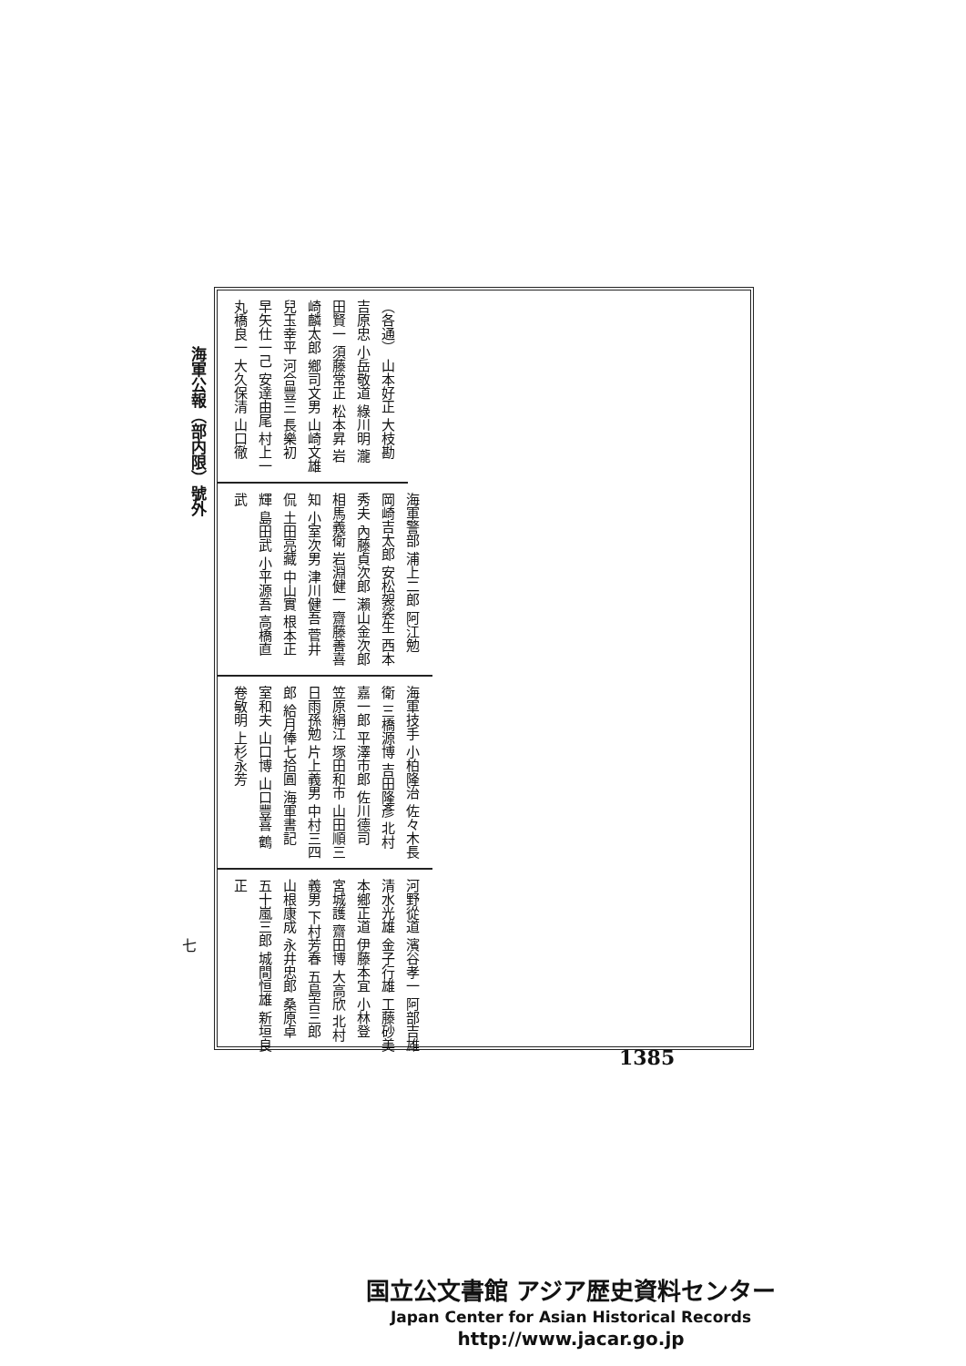海軍公報（部内限）號外
（各通） 山本好正 大枝勘 吉原忠 小岳敬道 綠川明 瀧田賢一 須藤常正 松本昇 岩崎麟太郎 鄉司文男 山崎文雄 兒玉幸平 河合豐三 長樂初 早矢仕一己 安達由尾 村上一 丸橋良一 大久保清 山口徹
海軍警部 浦上二郎 阿江勉 岡崎吉太郎 安松袈裟生 西本秀夫 內藤貞次郎 瀨山金次郎 相馬義衛 岩淵健一 齋藤善喜知 小室次男 津川健吾 菅井侃 土田亮藏 中山實 根本正輝 島田武 小平源吾 高橋直武
海軍技手 小柏隆治 佐々木長衛 三橋源博 吉田隆彥 北村嘉一郎 平澤市郎 佐川德司 笠原絹江 塚田和市 山田順三 日雨孫勉 片上義男 中村三四郎 給月俸七拾圓 海軍書記 室和夫 山口博 山口豐喜 鶴卷敏明 上杉永芳
河野從道 濱谷孝一 阿部吉雄 清水光雄 金子行雄 工藤砂美 本鄉正道 伊藤本宜 小林登 宮城護 齋田博 大高欣 北村義男 下村芳春 五島吉三郎 山根康成 永井忠郎 桑原卓 五十嵐三郎 城間恒雄 新垣良正
七
1385
国立公文書館 アジア歴史資料センター
Japan Center for Asian Historical Records
http://www.jacar.go.jp